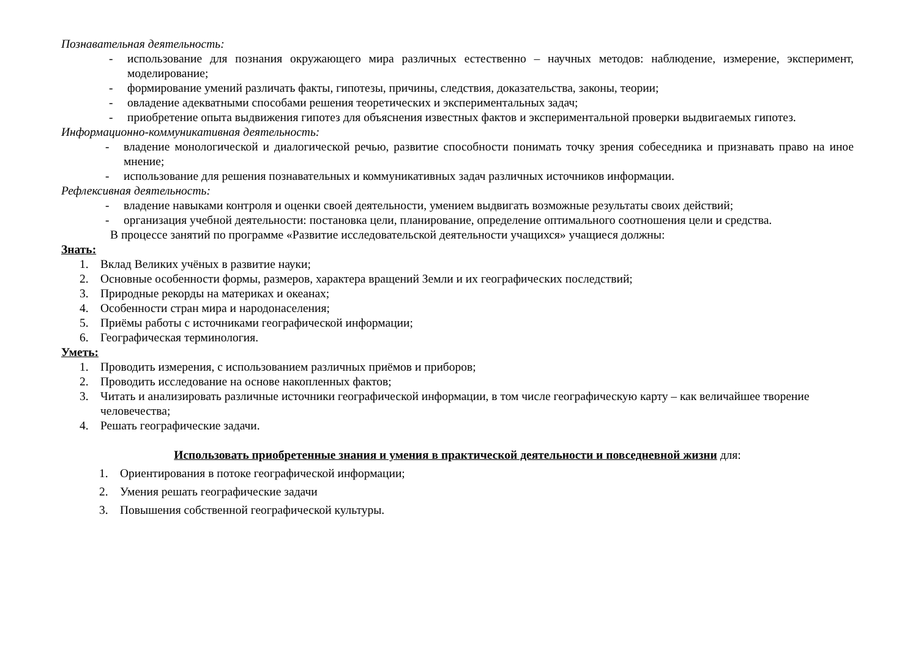Познавательная деятельность:
- использование для познания окружающего мира различных естественно – научных методов: наблюдение, измерение, эксперимент, моделирование;
- формирование умений различать факты, гипотезы, причины, следствия, доказательства, законы, теории;
- овладение адекватными способами решения теоретических и экспериментальных задач;
- приобретение опыта выдвижения гипотез для объяснения известных фактов и экспериментальной проверки выдвигаемых гипотез.
Информационно-коммуникативная деятельность:
- владение монологической и диалогической речью, развитие способности понимать точку зрения собеседника и признавать право на иное мнение;
- использование для решения познавательных и коммуникативных задач различных источников информации.
Рефлексивная деятельность:
- владение навыками контроля и оценки своей деятельности, умением выдвигать возможные результаты своих действий;
- организация учебной деятельности: постановка цели, планирование, определение оптимального соотношения цели и средства.
В процессе занятий по программе «Развитие исследовательской деятельности учащихся» учащиеся должны:
Знать:
1. Вклад Великих учёных в развитие науки;
2. Основные особенности формы, размеров, характера вращений Земли и их географических последствий;
3. Природные рекорды на материках и океанах;
4. Особенности стран мира и народонаселения;
5. Приёмы работы с источниками географической информации;
6. Географическая терминология.
Уметь:
1. Проводить измерения, с использованием различных приёмов и приборов;
2. Проводить исследование на основе накопленных фактов;
3. Читать и анализировать различные источники географической информации, в том числе географическую карту – как величайшее творение человечества;
4. Решать географические задачи.
Использовать приобретенные знания и умения в практической деятельности и повседневной жизни для:
1. Ориентирования в потоке географической информации;
2. Умения решать географические задачи
3. Повышения собственной географической культуры.